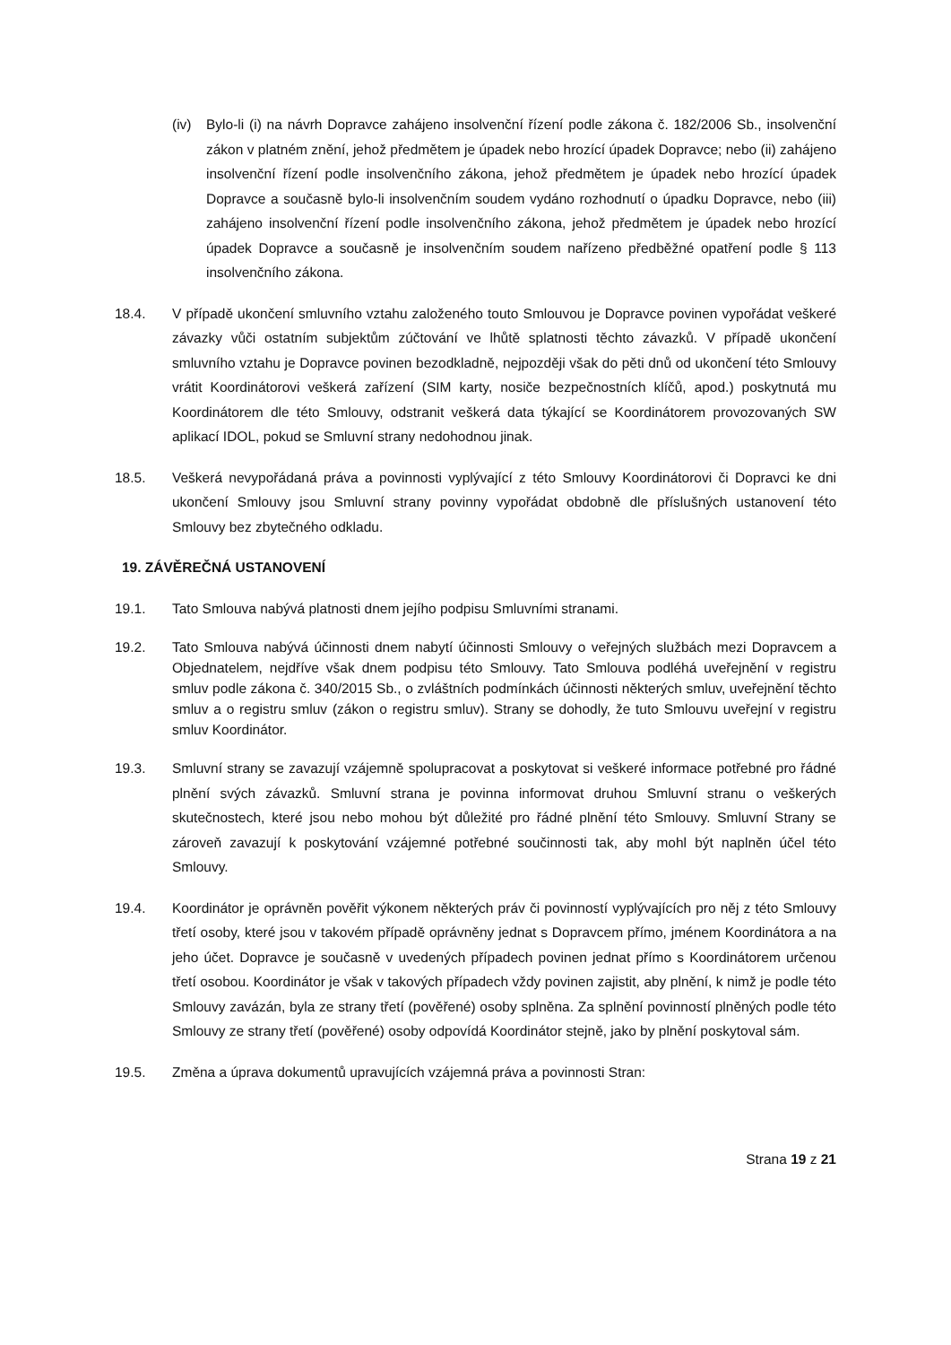(iv) Bylo-li (i) na návrh Dopravce zahájeno insolvenční řízení podle zákona č. 182/2006 Sb., insolvenční zákon v platném znění, jehož předmětem je úpadek nebo hrozící úpadek Dopravce; nebo (ii) zahájeno insolvenční řízení podle insolvenčního zákona, jehož předmětem je úpadek nebo hrozící úpadek Dopravce a současně bylo-li insolvenčním soudem vydáno rozhodnutí o úpadku Dopravce, nebo (iii) zahájeno insolvenční řízení podle insolvenčního zákona, jehož předmětem je úpadek nebo hrozící úpadek Dopravce a současně je insolvenčním soudem nařízeno předběžné opatření podle § 113 insolvenčního zákona.
18.4. V případě ukončení smluvního vztahu založeného touto Smlouvou je Dopravce povinen vypořádat veškeré závazky vůči ostatním subjektům zúčtování ve lhůtě splatnosti těchto závazků. V případě ukončení smluvního vztahu je Dopravce povinen bezodkladně, nejpozději však do pěti dnů od ukončení této Smlouvy vrátit Koordinátorovi veškerá zařízení (SIM karty, nosiče bezpečnostních klíčů, apod.) poskytnutá mu Koordinátorem dle této Smlouvy, odstranit veškerá data týkající se Koordinátorem provozovaných SW aplikací IDOL, pokud se Smluvní strany nedohodnou jinak.
18.5. Veškerá nevypořádaná práva a povinnosti vyplývající z této Smlouvy Koordinátorovi či Dopravci ke dni ukončení Smlouvy jsou Smluvní strany povinny vypořádat obdobně dle příslušných ustanovení této Smlouvy bez zbytečného odkladu.
19. ZÁVĚREČNÁ USTANOVENÍ
19.1. Tato Smlouva nabývá platnosti dnem jejího podpisu Smluvními stranami.
19.2. Tato Smlouva nabývá účinnosti dnem nabytí účinnosti Smlouvy o veřejných službách mezi Dopravcem a Objednatelem, nejdříve však dnem podpisu této Smlouvy. Tato Smlouva podléhá uveřejnění v registru smluv podle zákona č. 340/2015 Sb., o zvláštních podmínkách účinnosti některých smluv, uveřejnění těchto smluv a o registru smluv (zákon o registru smluv). Strany se dohodly, že tuto Smlouvu uveřejní v registru smluv Koordinátor.
19.3. Smluvní strany se zavazují vzájemně spolupracovat a poskytovat si veškeré informace potřebné pro řádné plnění svých závazků. Smluvní strana je povinna informovat druhou Smluvní stranu o veškerých skutečnostech, které jsou nebo mohou být důležité pro řádné plnění této Smlouvy. Smluvní Strany se zároveň zavazují k poskytování vzájemné potřebné součinnosti tak, aby mohl být naplněn účel této Smlouvy.
19.4. Koordinátor je oprávněn pověřit výkonem některých práv či povinností vyplývajících pro něj z této Smlouvy třetí osoby, které jsou v takovém případě oprávněny jednat s Dopravcem přímo, jménem Koordinátora a na jeho účet. Dopravce je současně v uvedených případech povinen jednat přímo s Koordinátorem určenou třetí osobou. Koordinátor je však v takových případech vždy povinen zajistit, aby plnění, k nimž je podle této Smlouvy zavázán, byla ze strany třetí (pověřené) osoby splněna. Za splnění povinností plněných podle této Smlouvy ze strany třetí (pověřené) osoby odpovídá Koordinátor stejně, jako by plnění poskytoval sám.
19.5. Změna a úprava dokumentů upravujících vzájemná práva a povinnosti Stran:
Strana 19 z 21